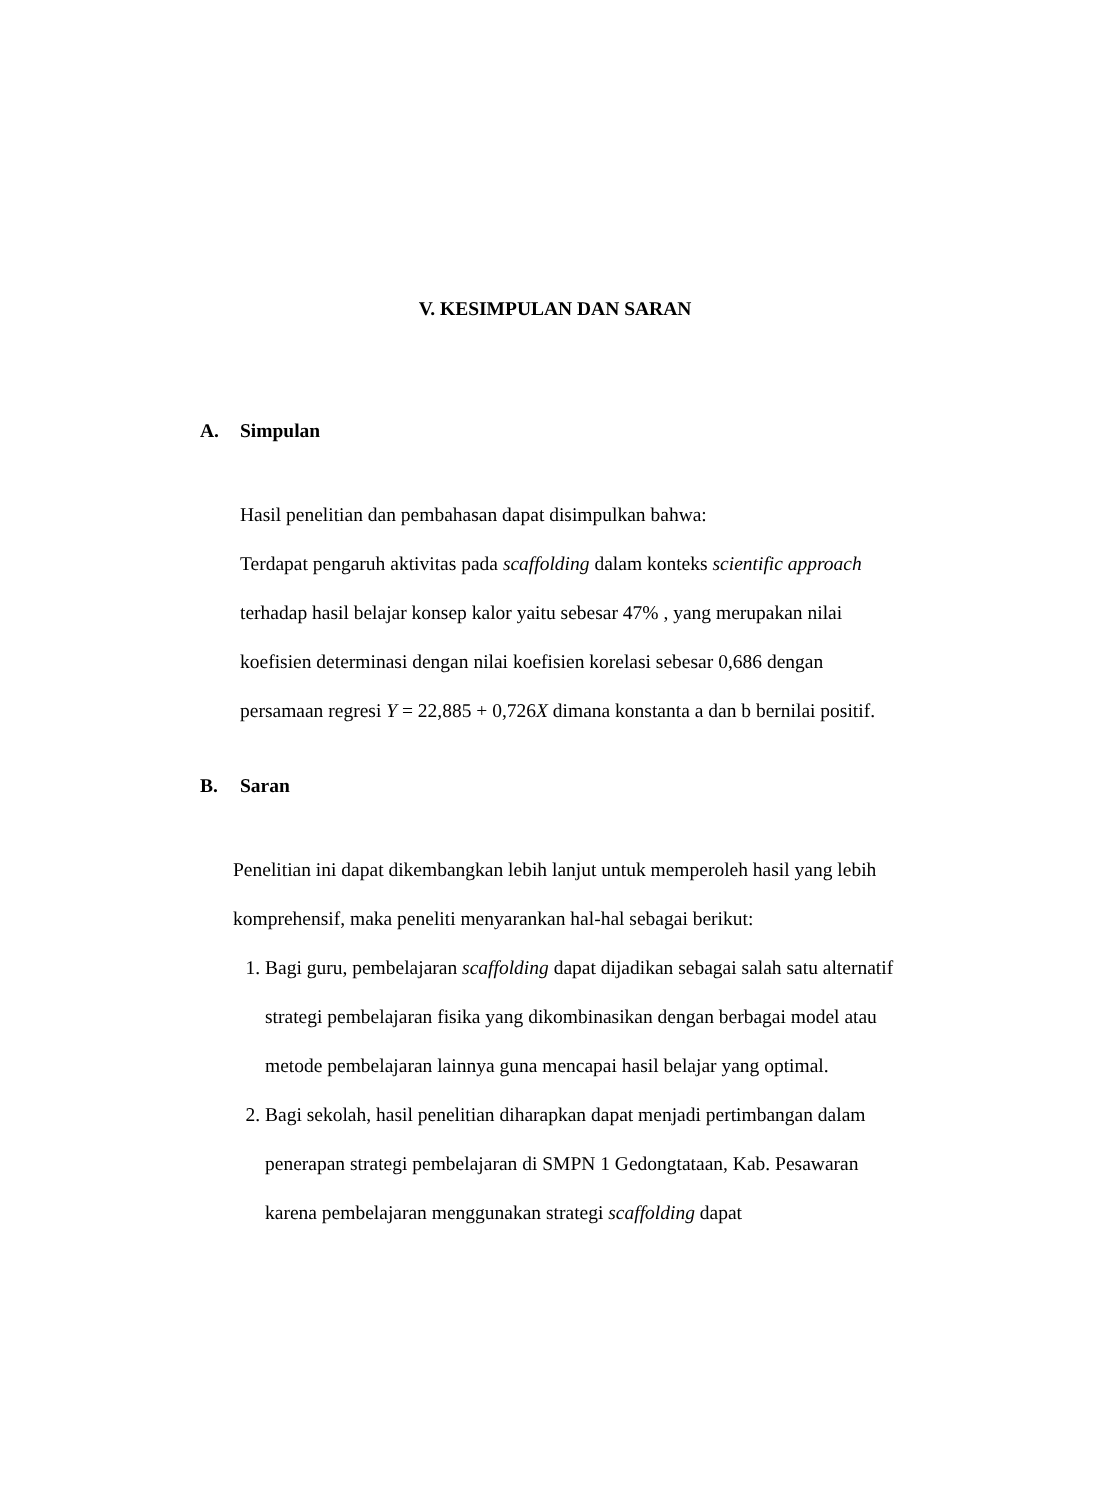V. KESIMPULAN DAN SARAN
A. Simpulan
Hasil penelitian dan pembahasan dapat disimpulkan bahwa:
Terdapat pengaruh aktivitas pada scaffolding dalam konteks scientific approach terhadap hasil belajar konsep kalor yaitu sebesar 47% , yang merupakan nilai koefisien determinasi dengan nilai koefisien korelasi sebesar 0,686 dengan persamaan regresi Y = 22,885 + 0,726X dimana konstanta a dan b bernilai positif.
B. Saran
Penelitian ini dapat dikembangkan lebih lanjut untuk memperoleh hasil yang lebih komprehensif, maka peneliti menyarankan hal-hal sebagai berikut:
1. Bagi guru, pembelajaran scaffolding dapat dijadikan sebagai salah satu alternatif strategi pembelajaran fisika yang dikombinasikan dengan berbagai model atau metode pembelajaran lainnya guna mencapai hasil belajar yang optimal.
2. Bagi sekolah, hasil penelitian diharapkan dapat menjadi pertimbangan dalam penerapan strategi pembelajaran di SMPN 1 Gedongtataan, Kab. Pesawaran karena pembelajaran menggunakan strategi scaffolding dapat